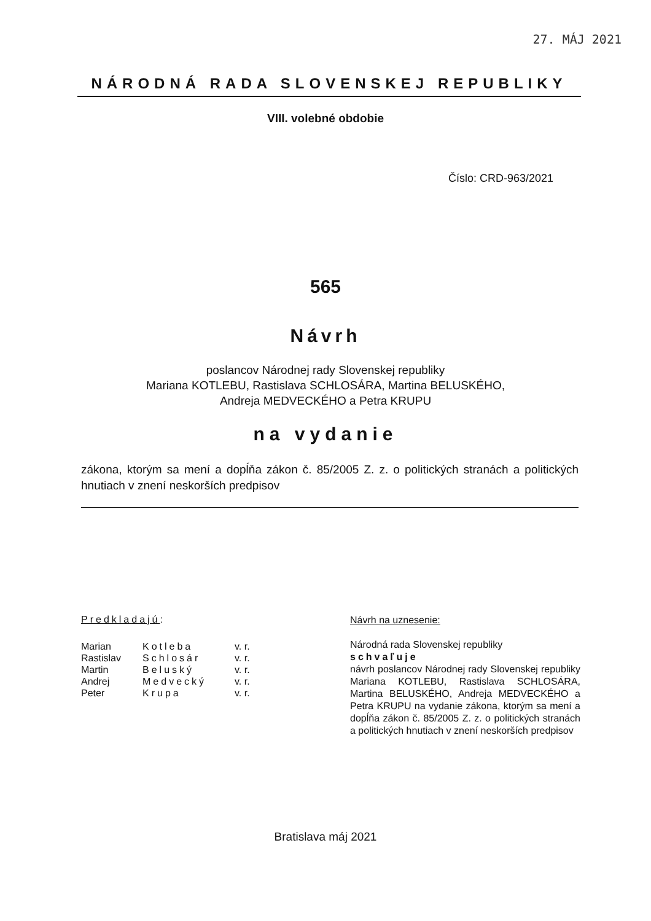27. MÁJ 2021
NÁRODNÁ RADA SLOVENSKEJ REPUBLIKY
VIII. volebné obdobie
Číslo: CRD-963/2021
565
Návrh
poslancov Národnej rady Slovenskej republiky
Mariana KOTLEBU, Rastislava SCHLOSÁRA, Martina BELUSKÉHO,
Andreja MEDVECKÉHO a Petra KRUPU
na vydanie
zákona, ktorým sa mení a dopĺňa zákon č. 85/2005 Z. z. o politických stranách a politických hnutiach v znení neskorších predpisov
Predkladajú:
| Marian | Kotleba | v. r. |
| Rastislav | Schlosár | v. r. |
| Martin | Beluský | v. r. |
| Andrej | Medvecký | v. r. |
| Peter | Krupa | v. r. |
Návrh na uznesenie:
Národná rada Slovenskej republiky
schvaľuje
návrh poslancov Národnej rady Slovenskej republiky Mariana KOTLEBU, Rastislava SCHLOSÁRA, Martina BELUSKÉHO, Andreja MEDVECKÉHO a Petra KRUPU na vydanie zákona, ktorým sa mení a dopĺňa zákon č. 85/2005 Z. z. o politických stranách a politických hnutiach v znení neskorších predpisov
Bratislava máj 2021